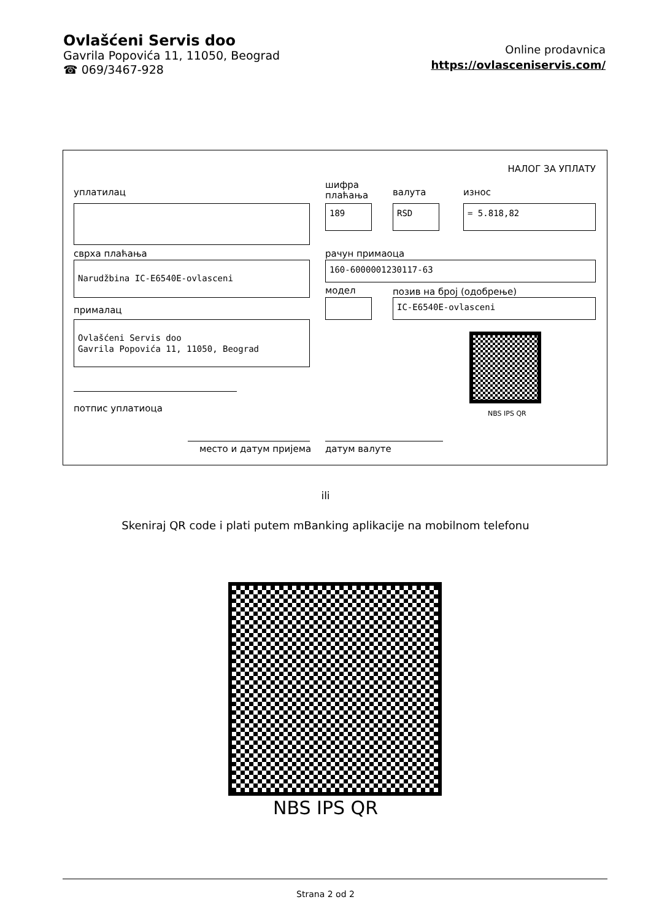Ovlašćeni Servis doo
Gavrila Popovića 11, 11050, Beograd
☎ 069/3467-928
Online prodavnica
https://ovlasceniservis.com/
НАЛОГ ЗА УПЛАТУ
уплатилац
шифра
плаћања
валута износ
189 RSD = 5.818,82
сврха плаћања рачун примаоца
Narudžbina IC-E6540E-ovlasceni 160-6000001230117-63
модел позив на број (одобрење)
IC-E6540E-ovlasceni
прималац
Ovlašćeni Servis doo
Gavrila Popovića 11, 11050, Beograd
NBS IPS QR
потпис уплатиоца
место и датум пријема датум валуте
ili
Skeniraj QR code i plati putem mBanking aplikacije na mobilnom telefonu
NBS IPS QR
Strana 2 od 2